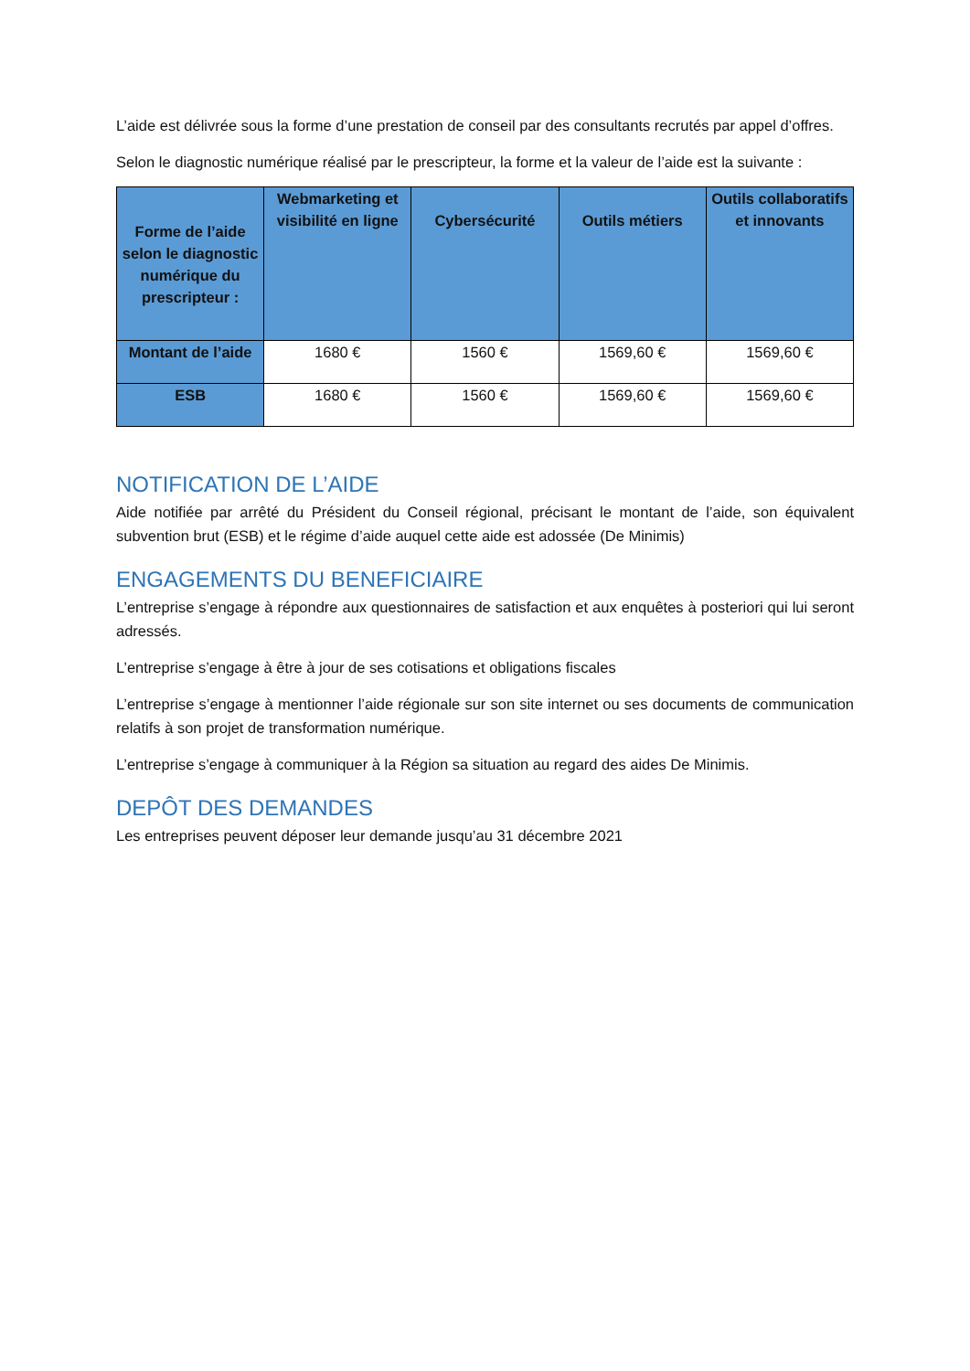L’aide est délivrée sous la forme d’une prestation de conseil par des consultants recrutés par appel d’offres.
Selon le diagnostic numérique réalisé par le prescripteur, la forme et la valeur de l’aide est la suivante :
| Forme de l’aide selon le diagnostic numérique du prescripteur : | Webmarketing et visibilité en ligne | Cybersécurité | Outils métiers | Outils collaboratifs et innovants |
| --- | --- | --- | --- | --- |
| Montant de l’aide | 1680 € | 1560 € | 1569,60 € | 1569,60 € |
| ESB | 1680 € | 1560 € | 1569,60 € | 1569,60 € |
NOTIFICATION DE L’AIDE
Aide notifiée par arrêté du Président du Conseil régional, précisant le montant de l’aide, son équivalent subvention brut (ESB) et le régime d’aide auquel cette aide est adossée (De Minimis)
ENGAGEMENTS DU BENEFICIAIRE
L’entreprise s’engage à répondre aux questionnaires de satisfaction et aux enquêtes à posteriori qui lui seront adressés.
L’entreprise s’engage à être à jour de ses cotisations et obligations fiscales
L’entreprise s’engage à mentionner l’aide régionale sur son site internet ou ses documents de communication relatifs à son projet de transformation numérique.
L’entreprise s’engage à communiquer à la Région sa situation au regard des aides De Minimis.
DEPÔT DES DEMANDES
Les entreprises peuvent déposer leur demande jusqu’au 31 décembre 2021